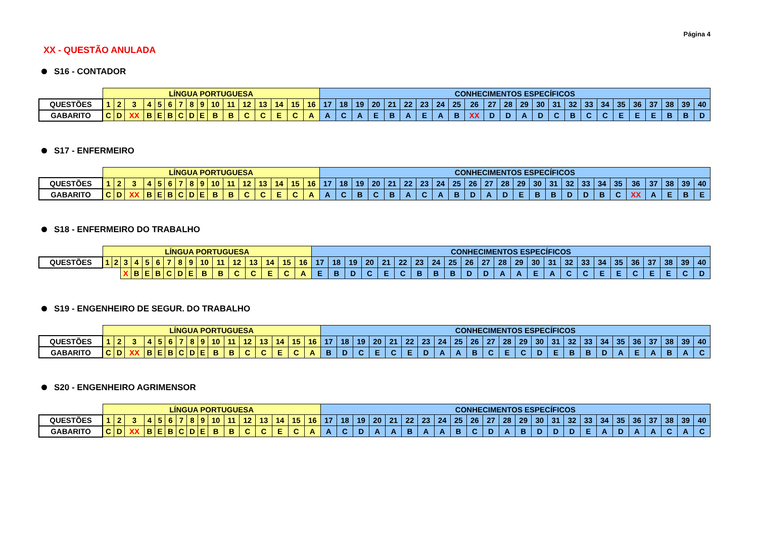Página 4
XX - QUESTÃO ANULADA
S16 - CONTADOR
| | LÍNGUA PORTUGUESA | | | | | | | | | | | | | | | | CONHECIMENTOS ESPECÍFICOS | | | | | | | | | | | | | | | | | | | | | | | |
| QUESTÕES | 1 | 2 | 3 | 4 | 5 | 6 | 7 | 8 | 9 | 10 | 11 | 12 | 13 | 14 | 15 | 16 | 17 | 18 | 19 | 20 | 21 | 22 | 23 | 24 | 25 | 26 | 27 | 28 | 29 | 30 | 31 | 32 | 33 | 34 | 35 | 36 | 37 | 38 | 39 | 40 |
| GABARITO | C | D | XX | B | E | B | C | D | E | B | B | C | C | E | C | A | A | C | A | E | B | A | E | A | B | XX | D | D | A | D | C | B | C | C | E | E | E | B | B | D |
S17 - ENFERMEIRO
| | LÍNGUA PORTUGUESA | | | | | | | | | | | | | | | | CONHECIMENTOS ESPECÍFICOS | | | | | | | | | | | | | | | | | | | | | | | |
| QUESTÕES | 1 | 2 | 3 | 4 | 5 | 6 | 7 | 8 | 9 | 10 | 11 | 12 | 13 | 14 | 15 | 16 | 17 | 18 | 19 | 20 | 21 | 22 | 23 | 24 | 25 | 26 | 27 | 28 | 29 | 30 | 31 | 32 | 33 | 34 | 35 | 36 | 37 | 38 | 39 | 40 |
| GABARITO | C | D | XX | B | E | B | C | D | E | B | B | C | C | E | C | A | A | C | B | C | B | A | C | A | B | D | A | D | E | B | B | D | D | B | C | XX | A | E | B | E |
S18 - ENFERMEIRO DO TRABALHO
| | LÍNGUA PORTUGUESA | | | | | | | | | | | | | | | | CONHECIMENTOS ESPECÍFICOS | | | | | | | | | | | | | | | | | | | | | | | |
| QUESTÕES | 1 | 2 | 3 | 4 | 5 | 6 | 7 | 8 | 9 | 10 | 11 | 12 | 13 | 14 | 15 | 16 | 17 | 18 | 19 | 20 | 21 | 22 | 23 | 24 | 25 | 26 | 27 | 28 | 29 | 30 | 31 | 32 | 33 | 34 | 35 | 36 | 37 | 38 | 39 | 40 |
| | | | X | B | E | B | C | D | E | B | B | C | C | E | C | A | E | B | D | C | E | C | B | B | B | D | D | A | A | E | A | C | C | E | E | C | E | E | C | D |
S19 - ENGENHEIRO DE SEGUR. DO TRABALHO
| | LÍNGUA PORTUGUESA | | | | | | | | | | | | | | | | CONHECIMENTOS ESPECÍFICOS | | | | | | | | | | | | | | | | | | | | | | | |
| QUESTÕES | 1 | 2 | 3 | 4 | 5 | 6 | 7 | 8 | 9 | 10 | 11 | 12 | 13 | 14 | 15 | 16 | 17 | 18 | 19 | 20 | 21 | 22 | 23 | 24 | 25 | 26 | 27 | 28 | 29 | 30 | 31 | 32 | 33 | 34 | 35 | 36 | 37 | 38 | 39 | 40 |
| GABARITO | C | D | XX | B | E | B | C | D | E | B | B | C | C | E | C | A | B | D | C | E | C | E | D | A | A | B | C | E | C | D | E | B | B | D | A | E | A | B | A | C |
S20 - ENGENHEIRO AGRIMENSOR
| | LÍNGUA PORTUGUESA | | | | | | | | | | | | | | | | CONHECIMENTOS ESPECÍFICOS | | | | | | | | | | | | | | | | | | | | | | | |
| QUESTÕES | 1 | 2 | 3 | 4 | 5 | 6 | 7 | 8 | 9 | 10 | 11 | 12 | 13 | 14 | 15 | 16 | 17 | 18 | 19 | 20 | 21 | 22 | 23 | 24 | 25 | 26 | 27 | 28 | 29 | 30 | 31 | 32 | 33 | 34 | 35 | 36 | 37 | 38 | 39 | 40 |
| GABARITO | C | D | XX | B | E | B | C | D | E | B | B | C | C | E | C | A | A | C | D | A | A | B | A | A | B | C | D | A | B | D | D | D | E | A | D | A | A | C | A | C |